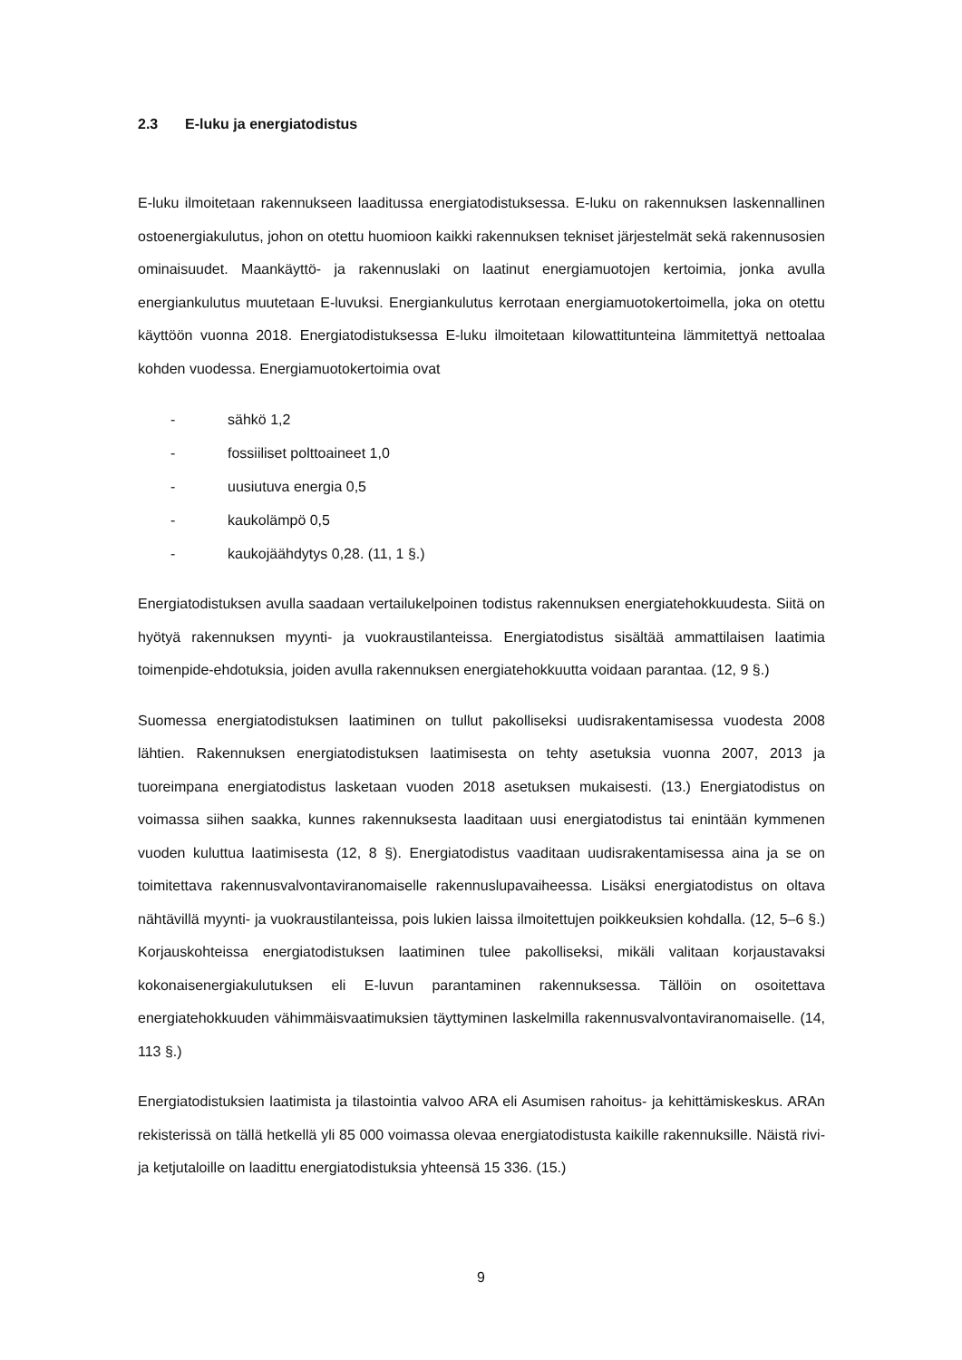2.3 E-luku ja energiatodistus
E-luku ilmoitetaan rakennukseen laaditussa energiatodistuksessa. E-luku on rakennuksen laskennallinen ostoenergiakulutus, johon on otettu huomioon kaikki rakennuksen tekniset järjestelmät sekä rakennusosien ominaisuudet. Maankäyttö- ja rakennuslaki on laatinut energiamuotojen kertoimia, jonka avulla energiankulutus muutetaan E-luvuksi. Energiankulutus kerrotaan energiamuotokertoimella, joka on otettu käyttöön vuonna 2018. Energiatodistuksessa E-luku ilmoitetaan kilowattitunteina lämmitettyä nettoalaa kohden vuodessa. Energiamuotokertoimia ovat
- sähkö 1,2
- fossiiliset polttoaineet 1,0
- uusiutuva energia 0,5
- kaukolämpö 0,5
- kaukojäähdytys 0,28. (11, 1 §.)
Energiatodistuksen avulla saadaan vertailukelpoinen todistus rakennuksen energiatehokkuudesta. Siitä on hyötyä rakennuksen myynti- ja vuokraustilanteissa. Energiatodistus sisältää ammattilaisen laatimia toimenpide-ehdotuksia, joiden avulla rakennuksen energiatehokkuutta voidaan parantaa. (12, 9 §.)
Suomessa energiatodistuksen laatiminen on tullut pakolliseksi uudisrakentamisessa vuodesta 2008 lähtien. Rakennuksen energiatodistuksen laatimisesta on tehty asetuksia vuonna 2007, 2013 ja tuoreimpana energiatodistus lasketaan vuoden 2018 asetuksen mukaisesti. (13.) Energiatodistus on voimassa siihen saakka, kunnes rakennuksesta laaditaan uusi energiatodistus tai enintään kymmenen vuoden kuluttua laatimisesta (12, 8 §). Energiatodistus vaaditaan uudisrakentamisessa aina ja se on toimitettava rakennusvalvontaviranomaiselle rakennuslupavaiheessa. Lisäksi energiatodistus on oltava nähtävillä myynti- ja vuokraustilanteissa, pois lukien laissa ilmoitettujen poikkeuksien kohdalla. (12, 5–6 §.) Korjauskohteissa energiatodistuksen laatiminen tulee pakolliseksi, mikäli valitaan korjaustavaksi kokonaisenergiakulutuksen eli E-luvun parantaminen rakennuksessa. Tällöin on osoitettava energiatehokkuuden vähimmäisvaatimuksien täyttyminen laskelmilla rakennusvalvontaviranomaiselle. (14, 113 §.)
Energiatodistuksien laatimista ja tilastointia valvoo ARA eli Asumisen rahoitus- ja kehittämiskeskus. ARAn rekisterissä on tällä hetkellä yli 85 000 voimassa olevaa energiatodistusta kaikille rakennuksille. Näistä rivi- ja ketjutaloille on laadittu energiatodistuksia yhteensä 15 336. (15.)
9